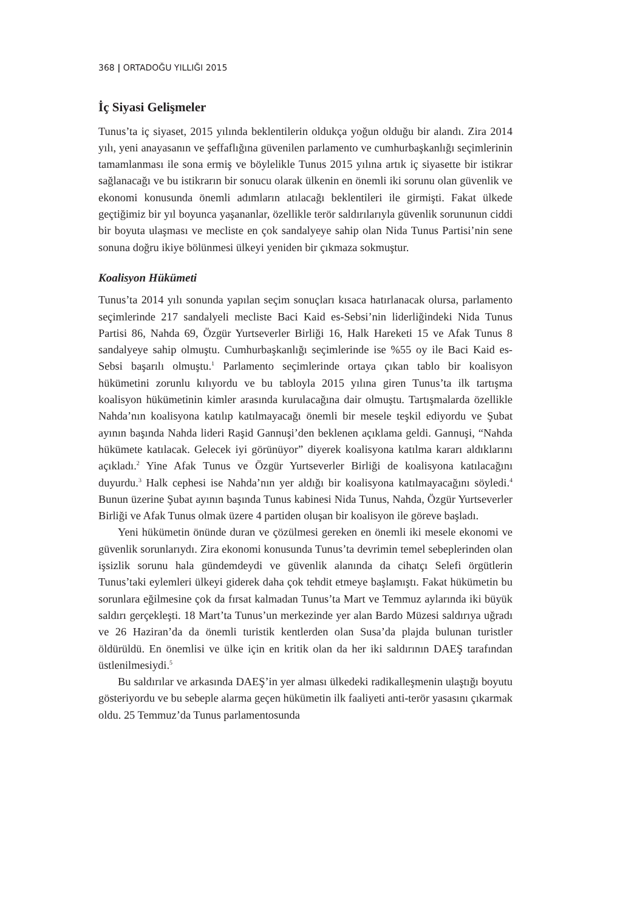368 | ORTADOĞU YILLIĞI 2015
İç Siyasi Gelişmeler
Tunus’ta iç siyaset, 2015 yılında beklentilerin oldukça yoğun olduğu bir alandı. Zira 2014 yılı, yeni anayasanın ve şeffaflığına güvenilen parlamento ve cumhurbaşkanlığı seçimlerinin tamamlanması ile sona ermiş ve böylelikle Tunus 2015 yılına artık iç siyasette bir istikrar sağlanacağı ve bu istikrarın bir sonucu olarak ülkenin en önemli iki sorunu olan güvenlik ve ekonomi konusunda önemli adımların atılacağı beklentileri ile girmişti. Fakat ülkede geçtiğimiz bir yıl boyunca yaşananlar, özellikle terör saldırılarıyla güvenlik sorununun ciddi bir boyuta ulaşması ve mecliste en çok sandalyeye sahip olan Nida Tunus Partisi’nin sene sonuna doğru ikiye bölünmesi ülkeyi yeniden bir çıkmaza sokmuştur.
Koalisyon Hükümeti
Tunus’ta 2014 yılı sonunda yapılan seçim sonuçları kısaca hatırlanacak olursa, parlamento seçimlerinde 217 sandalyeli mecliste Baci Kaid es-Sebsi’nin liderliğindeki Nida Tunus Partisi 86, Nahda 69, Özgür Yurtseverler Birliği 16, Halk Hareketi 15 ve Afak Tunus 8 sandalyeye sahip olmuştu. Cumhurbaşkanlığı seçimlerinde ise %55 oy ile Baci Kaid es-Sebsi başarılı olmuştu.<sup>1</sup> Parlamento seçimlerinde ortaya çıkan tablo bir koalisyon hükümetini zorunlu kılıyordu ve bu tabloyla 2015 yılına giren Tunus’ta ilk tartışma koalisyon hükümetinin kimler arasında kurulacağına dair olmuştu. Tartışmalarda özellikle Nahda’nın koalisyona katılıp katılmayacağı önemli bir mesele teşkil ediyordu ve Şubat ayının başında Nahda lideri Raşid Gannuşi’den beklenen açıklama geldi. Gannuşi, “Nahda hükümete katılacak. Gelecek iyi görünüyor” diyerek koalisyona katılma kararı aldıklarını açıkladı.<sup>2</sup> Yine Afak Tunus ve Özgür Yurtseverler Birliği de koalisyona katılacağını duyurdu.<sup>3</sup> Halk cephesi ise Nahda’nın yer aldığı bir koalisyona katılmayacağını söyledi.<sup>4</sup> Bunun üzerine Şubat ayının başında Tunus kabinesi Nida Tunus, Nahda, Özgür Yurtseverler Birliği ve Afak Tunus olmak üzere 4 partiden oluşan bir koalisyon ile göreve başladı.
Yeni hükümetin önünde duran ve çözülmesi gereken en önemli iki mesele ekonomi ve güvenlik sorunlarıydı. Zira ekonomi konusunda Tunus’ta devrimin temel sebeplerinden olan işsizlik sorunu hala gündemdeydi ve güvenlik alanında da cihatçı Selefi örgütlerin Tunus’taki eylemleri ülkeyi giderek daha çok tehdit etmeye başlamıştı. Fakat hükümetin bu sorunlara eğilmesine çok da fırsat kalmadan Tunus’ta Mart ve Temmuz aylarında iki büyük saldırı gerçekleşti. 18 Mart’ta Tunus’un merkezinde yer alan Bardo Müzesi saldırıya uğradı ve 26 Haziran’da da önemli turistik kentlerden olan Susa’da plajda bulunan turistler öldürüldü. En önemlisi ve ülke için en kritik olan da her iki saldırının DAEŞ tarafından üstlenilmesiydi.<sup>5</sup>
Bu saldırılar ve arkasında DAEŞ’in yer alması ülkedeki radikalleşmenin ulaştığı boyutu gösteriyordu ve bu sebeple alarma geçen hükümetin ilk faaliyeti anti-terör yasasını çıkarmak oldu. 25 Temmuz’da Tunus parlamentosunda